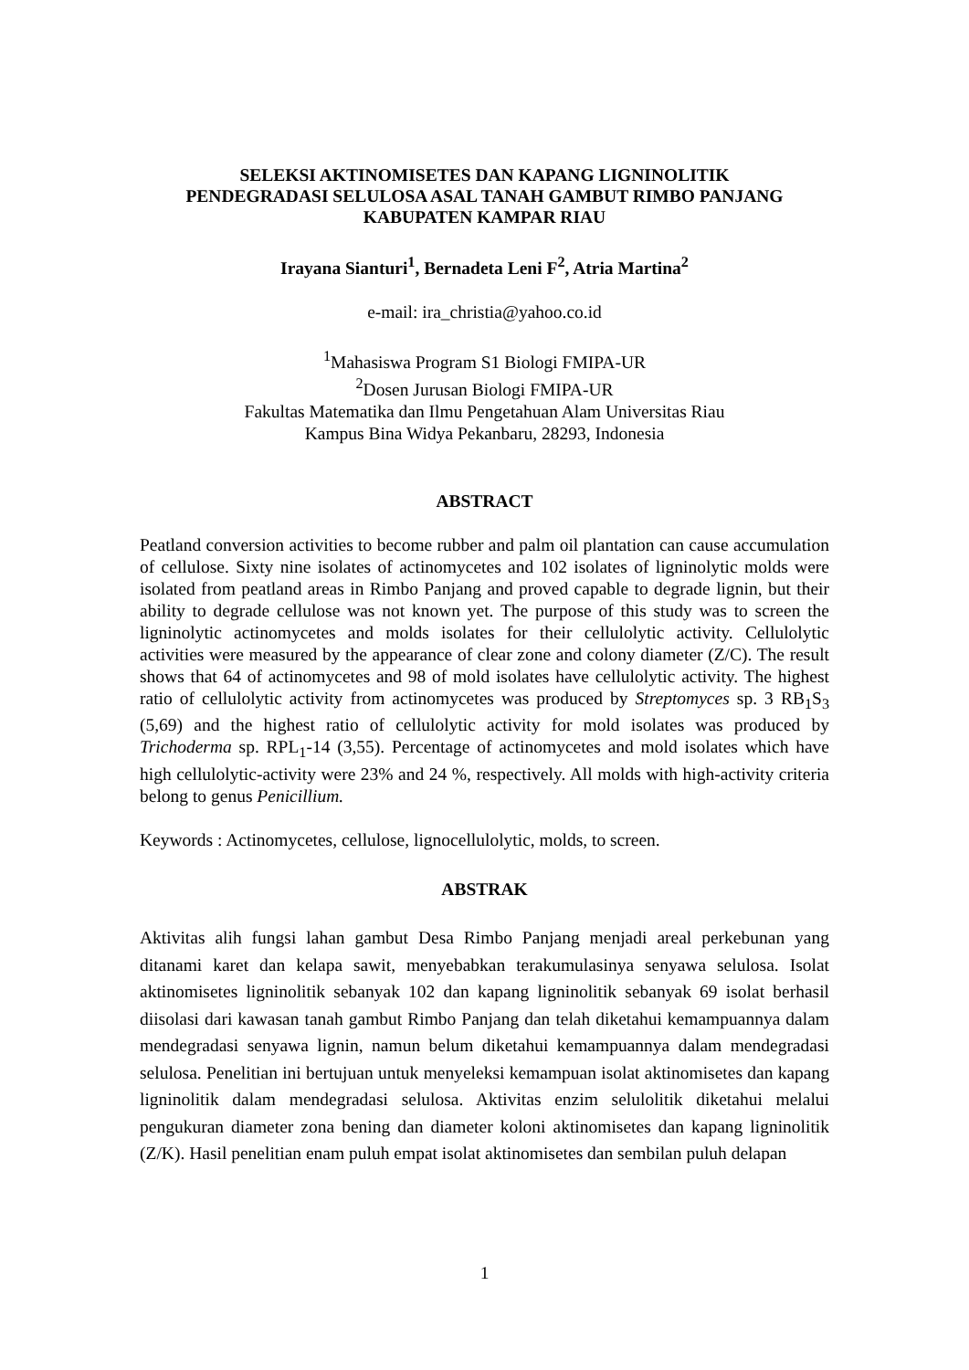SELEKSI AKTINOMISETES DAN KAPANG LIGNINOLITIK
PENDEGRADASI SELULOSA ASAL TANAH GAMBUT RIMBO PANJANG
KABUPATEN KAMPAR RIAU
Irayana Sianturi<sup>1</sup>, Bernadeta Leni F<sup>2</sup>, Atria Martina<sup>2</sup>
e-mail: ira_christia@yahoo.co.id
<sup>1</sup> Mahasiswa Program S1 Biologi FMIPA-UR
<sup>2</sup> Dosen Jurusan Biologi FMIPA-UR
Fakultas Matematika dan Ilmu Pengetahuan Alam Universitas Riau
Kampus Bina Widya Pekanbaru, 28293, Indonesia
ABSTRACT
Peatland conversion activities to become rubber and palm oil plantation can cause accumulation of cellulose. Sixty nine isolates of actinomycetes and 102 isolates of ligninolytic molds were isolated from peatland areas in Rimbo Panjang and proved capable to degrade lignin, but their ability to degrade cellulose was not known yet. The purpose of this study was to screen the ligninolytic actinomycetes and molds isolates for their cellulolytic activity. Cellulolytic activities were measured by the appearance of clear zone and colony diameter (Z/C). The result shows that 64 of actinomycetes and 98 of mold isolates have cellulolytic activity. The highest ratio of cellulolytic activity from actinomycetes was produced by Streptomyces sp. 3 RB<sub>1</sub>S<sub>3</sub> (5,69) and the highest ratio of cellulolytic activity for mold isolates was produced by Trichoderma sp. RPL<sub>1</sub>-14 (3,55). Percentage of actinomycetes and mold isolates which have high cellulolytic-activity were 23% and 24 %, respectively. All molds with high-activity criteria belong to genus Penicillium.
Keywords : Actinomycetes, cellulose, lignocellulolytic, molds, to screen.
ABSTRAK
Aktivitas alih fungsi lahan gambut Desa Rimbo Panjang menjadi areal perkebunan yang ditanami karet dan kelapa sawit, menyebabkan terakumulasinya senyawa selulosa. Isolat aktinomisetes ligninolitik sebanyak 102 dan kapang ligninolitik sebanyak 69 isolat berhasil diisolasi dari kawasan tanah gambut Rimbo Panjang dan telah diketahui kemampuannya dalam mendegradasi senyawa lignin, namun belum diketahui kemampuannya dalam mendegradasi selulosa. Penelitian ini bertujuan untuk menyeleksi kemampuan isolat aktinomisetes dan kapang ligninolitik dalam mendegradasi selulosa. Aktivitas enzim selulolitik diketahui melalui pengukuran diameter zona bening dan diameter koloni aktinomisetes dan kapang ligninolitik (Z/K). Hasil penelitian enam puluh empat isolat aktinomisetes dan sembilan puluh delapan
1